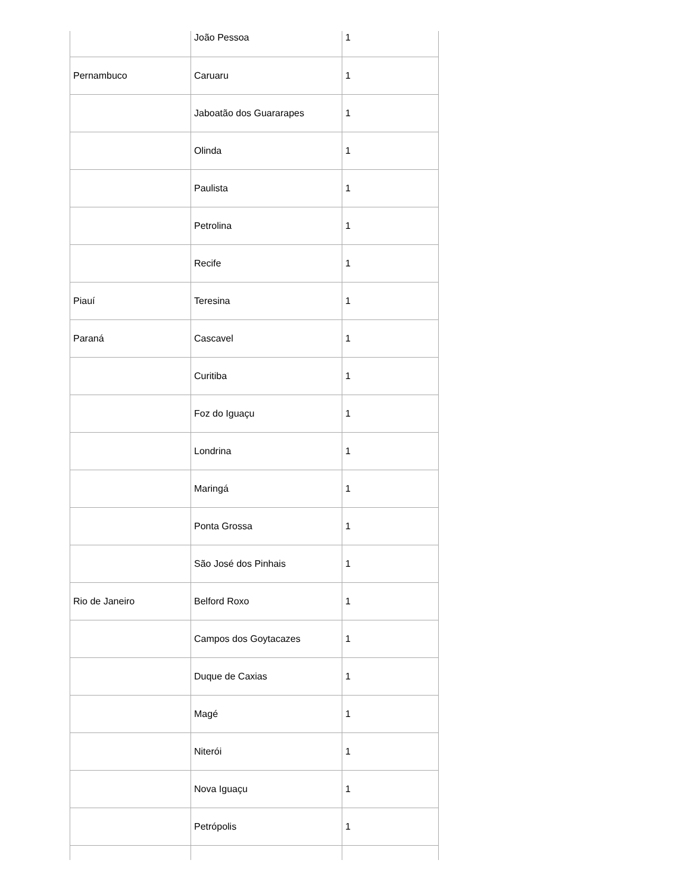| | João Pessoa | 1 |
| Pernambuco | Caruaru | 1 |
| | Jaboatão dos Guararapes | 1 |
| | Olinda | 1 |
| | Paulista | 1 |
| | Petrolina | 1 |
| | Recife | 1 |
| Piauí | Teresina | 1 |
| Paraná | Cascavel | 1 |
| | Curitiba | 1 |
| | Foz do Iguaçu | 1 |
| | Londrina | 1 |
| | Maringá | 1 |
| | Ponta Grossa | 1 |
| | São José dos Pinhais | 1 |
| Rio de Janeiro | Belford Roxo | 1 |
| | Campos dos Goytacazes | 1 |
| | Duque de Caxias | 1 |
| | Magé | 1 |
| | Niterói | 1 |
| | Nova Iguaçu | 1 |
| | Petrópolis | 1 |